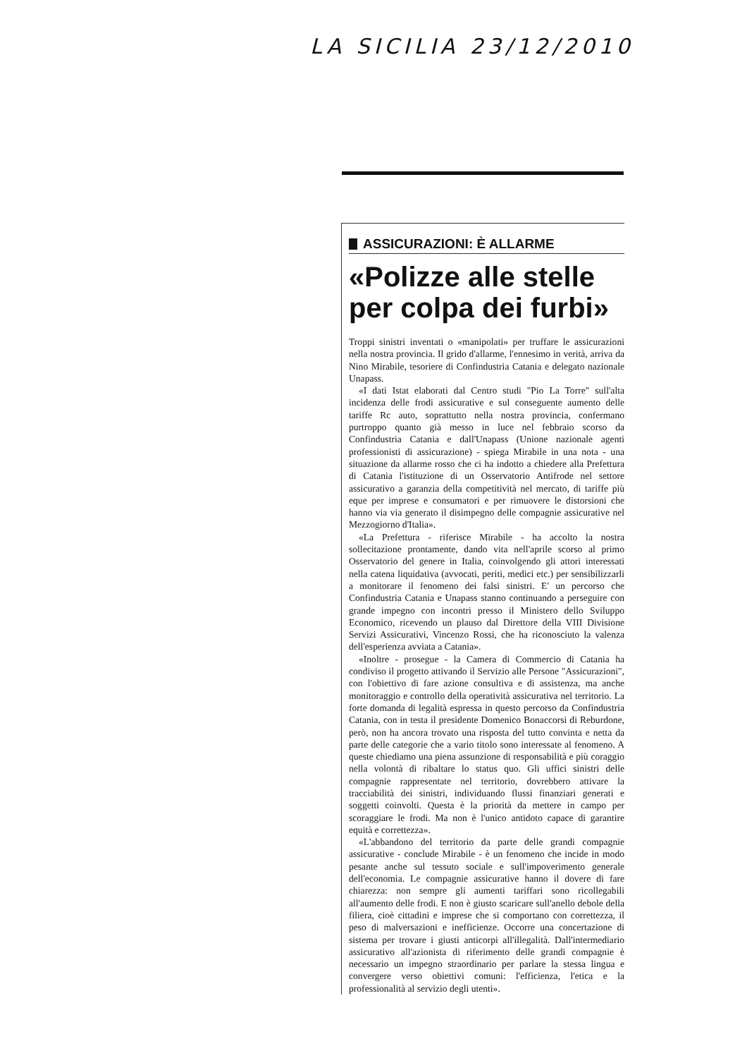LA SICILIA 23/12/2010
ASSICURAZIONI: È ALLARME
«Polizze alle stelle per colpa dei furbi»
Troppi sinistri inventati o «manipolati» per truffare le assicurazioni nella nostra provincia. Il grido d'allarme, l'ennesimo in verità, arriva da Nino Mirabile, tesoriere di Confindustria Catania e delegato nazionale Unapass.
«I dati Istat elaborati dal Centro studi "Pio La Torre" sull'alta incidenza delle frodi assicurative e sul conseguente aumento delle tariffe Rc auto, soprattutto nella nostra provincia, confermano purtroppo quanto già messo in luce nel febbraio scorso da Confindustria Catania e dall'Unapass (Unione nazionale agenti professionisti di assicurazione) - spiega Mirabile in una nota - una situazione da allarme rosso che ci ha indotto a chiedere alla Prefettura di Catania l'istituzione di un Osservatorio Antifrode nel settore assicurativo a garanzia della competitività nel mercato, di tariffe più eque per imprese e consumatori e per rimuovere le distorsioni che hanno via via generato il disimpegno delle compagnie assicurative nel Mezzogiorno d'Italia».
«La Prefettura - riferisce Mirabile - ha accolto la nostra sollecitazione prontamente, dando vita nell'aprile scorso al primo Osservatorio del genere in Italia, coinvolgendo gli attori interessati nella catena liquidativa (avvocati, periti, medici etc.) per sensibilizzarli a monitorare il fenomeno dei falsi sinistri. E' un percorso che Confindustria Catania e Unapass stanno continuando a perseguire con grande impegno con incontri presso il Ministero dello Sviluppo Economico, ricevendo un plauso dal Direttore della VIII Divisione Servizi Assicurativi, Vincenzo Rossi, che ha riconosciuto la valenza dell'esperienza avviata a Catania».
«Inoltre - prosegue - la Camera di Commercio di Catania ha condiviso il progetto attivando il Servizio alle Persone "Assicurazioni", con l'obiettivo di fare azione consultiva e di assistenza, ma anche monitoraggio e controllo della operatività assicurativa nel territorio. La forte domanda di legalità espressa in questo percorso da Confindustria Catania, con in testa il presidente Domenico Bonaccorsi di Reburdone, però, non ha ancora trovato una risposta del tutto convinta e netta da parte delle categorie che a vario titolo sono interessate al fenomeno. A queste chiediamo una piena assunzione di responsabilità e più coraggio nella volontà di ribaltare lo status quo. Gli uffici sinistri delle compagnie rappresentate nel territorio, dovrebbero attivare la tracciabilità dei sinistri, individuando flussi finanziari generati e soggetti coinvolti. Questa è la priorità da mettere in campo per scoraggiare le frodi. Ma non è l'unico antidoto capace di garantire equità e correttezza».
«L'abbandono del territorio da parte delle grandi compagnie assicurative - conclude Mirabile - è un fenomeno che incide in modo pesante anche sul tessuto sociale e sull'impoverimento generale dell'economia. Le compagnie assicurative hanno il dovere di fare chiarezza: non sempre gli aumenti tariffari sono ricollegabili all'aumento delle frodi. E non è giusto scaricare sull'anello debole della filiera, cioè cittadini e imprese che si comportano con correttezza, il peso di malversazioni e inefficienze. Occorre una concertazione di sistema per trovare i giusti anticorpi all'illegalità. Dall'intermediario assicurativo all'azionista di riferimento delle grandi compagnie è necessario un impegno straordinario per parlare la stessa lingua e convergere verso obiettivi comuni: l'efficienza, l'etica e la professionalità al servizio degli utenti».